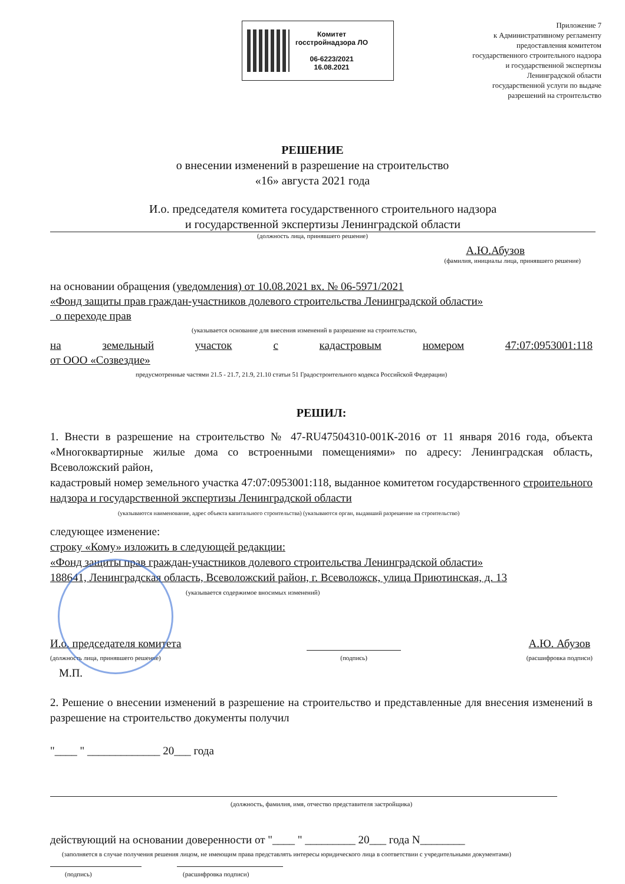Комитет
госстройнадзора ЛО
06-6223/2021
16.08.2021
Приложение 7
к Административному регламенту
предоставления комитетом
государственного строительного надзора
и государственной экспертизы
Ленинградской области
государственной услуги по выдаче
разрешений на строительство
РЕШЕНИЕ
о внесении изменений в разрешение на строительство
«16» августа 2021 года
И.о. председателя комитета государственного строительного надзора
и государственной экспертизы Ленинградской области
(должность лица, принявшего решение)
А.Ю.Абузов
(фамилия, инициалы лица, принявшего решение)
на основании обращения (уведомления) от 10.08.2021 вх. № 06-5971/2021
«Фонд защиты прав граждан-участников долевого строительства Ленинградской области»
о переходе прав
(указывается основание для внесения изменений в разрешение на строительство,
на земельный участок с кадастровым номером 47:07:0953001:118
от ООО «Созвездие»
предусмотренные частями 21.5 - 21.7, 21.9, 21.10 статьи 51 Градостроительного кодекса Российской Федерации)
РЕШИЛ:
1. Внести в разрешение на строительство № 47-RU47504310-001К-2016 от 11 января 2016 года, объекта «Многоквартирные жилые дома со встроенными помещениями» по адресу: Ленинградская область, Всеволожский район,
кадастровый номер земельного участка 47:07:0953001:118, выданное комитетом государственного строительного надзора и государственной экспертизы Ленинградской области
(указываются наименование, адрес объекта капитального строительства) (указываются орган, выдавший разрешение на строительство)
следующее изменение:
строку «Кому» изложить в следующей редакции:
«Фонд защиты прав граждан-участников долевого строительства Ленинградской области»
188641, Ленинградская область, Всеволожский район, г. Всеволожск, улица Приютинская, д. 13
(указывается содержимое вносимых изменений)
И.о. председателя комитета
(должность лица, принявшего решение)
(подпись)
А.Ю. Абузов
(расшифровка подписи)
М.П.
2. Решение о внесении изменений в разрешение на строительство и представленные для внесения изменений в разрешение на строительство документы получил
"____ " _____________ 20___ года
(должность, фамилия, имя, отчество представителя застройщика)
действующий на основании доверенности от "____ " _________ 20___ года N________
(заполняется в случае получения решения лицом, не имеющим права представлять интересы юридического лица в соответствии с учредительными документами)
(подпись) (расшифровка подписи)